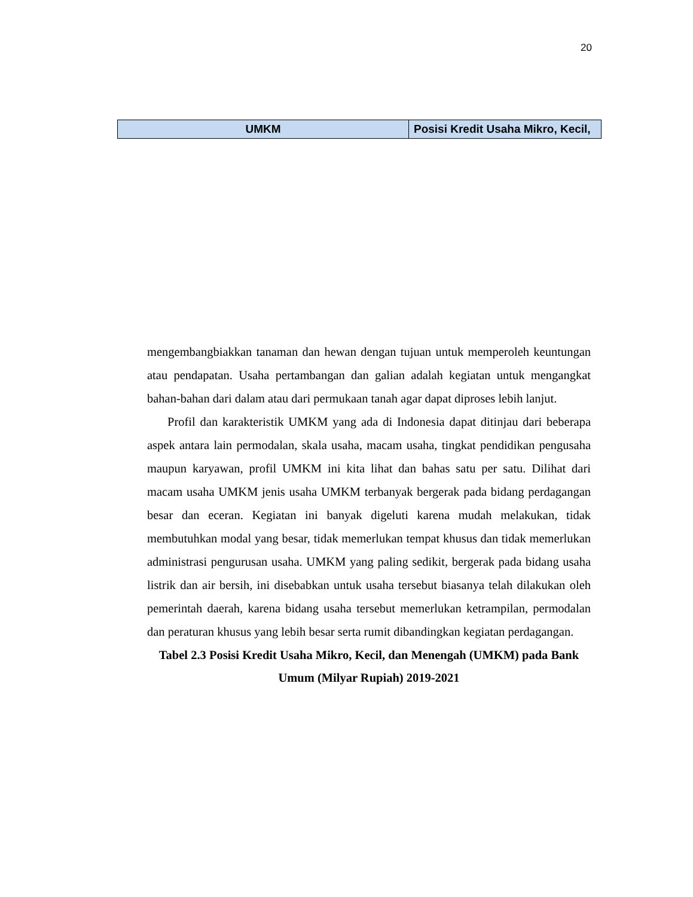20
| UMKM | Posisi Kredit Usaha Mikro, Kecil, |
| --- | --- |
mengembangbiakkan tanaman dan hewan dengan tujuan untuk memperoleh keuntungan atau pendapatan. Usaha pertambangan dan galian adalah kegiatan untuk mengangkat bahan-bahan dari dalam atau dari permukaan tanah agar dapat diproses lebih lanjut.
Profil dan karakteristik UMKM yang ada di Indonesia dapat ditinjau dari beberapa aspek antara lain permodalan, skala usaha, macam usaha, tingkat pendidikan pengusaha maupun karyawan, profil UMKM ini kita lihat dan bahas satu per satu. Dilihat dari macam usaha UMKM jenis usaha UMKM terbanyak bergerak pada bidang perdagangan besar dan eceran. Kegiatan ini banyak digeluti karena mudah melakukan, tidak membutuhkan modal yang besar, tidak memerlukan tempat khusus dan tidak memerlukan administrasi pengurusan usaha. UMKM yang paling sedikit, bergerak pada bidang usaha listrik dan air bersih, ini disebabkan untuk usaha tersebut biasanya telah dilakukan oleh pemerintah daerah, karena bidang usaha tersebut memerlukan ketrampilan, permodalan dan peraturan khusus yang lebih besar serta rumit dibandingkan kegiatan perdagangan.
Tabel 2.3 Posisi Kredit Usaha Mikro, Kecil, dan Menengah (UMKM) pada Bank Umum (Milyar Rupiah) 2019-2021